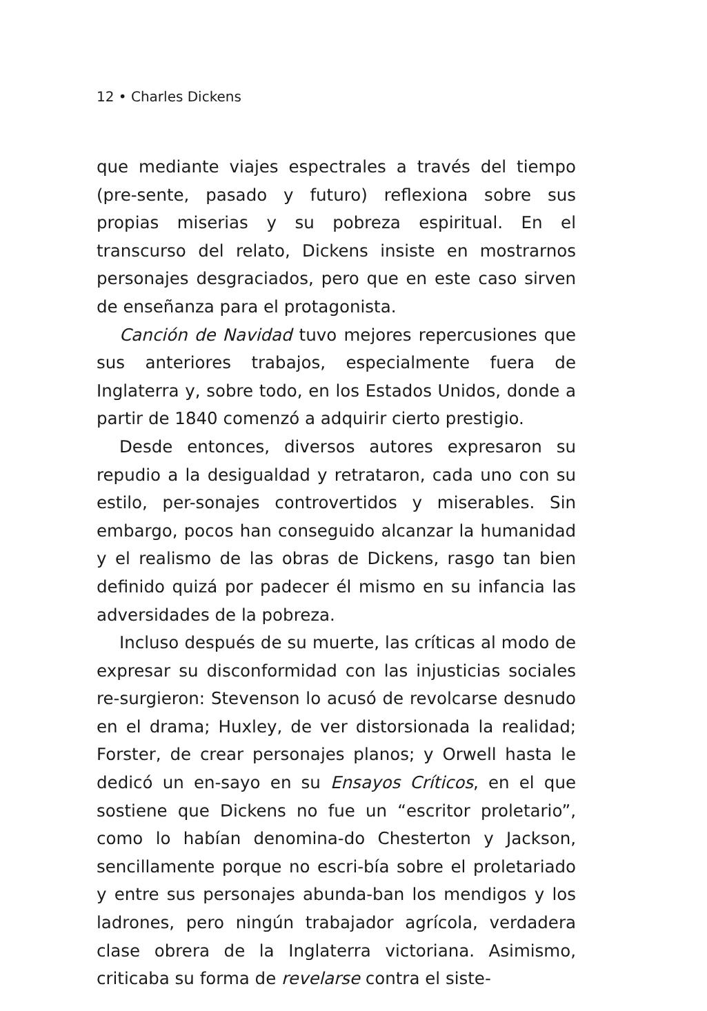12 • Charles Dickens
que mediante viajes espectrales a través del tiempo (pre-sente, pasado y futuro) reflexiona sobre sus propias miserias y su pobreza espiritual. En el transcurso del relato, Dickens insiste en mostrarnos personajes desgraciados, pero que en este caso sirven de enseñanza para el protagonista.
Canción de Navidad tuvo mejores repercusiones que sus anteriores trabajos, especialmente fuera de Inglaterra y, sobre todo, en los Estados Unidos, donde a partir de 1840 comenzó a adquirir cierto prestigio.
Desde entonces, diversos autores expresaron su repudio a la desigualdad y retrataron, cada uno con su estilo, per-sonajes controvertidos y miserables. Sin embargo, pocos han conseguido alcanzar la humanidad y el realismo de las obras de Dickens, rasgo tan bien definido quizá por padecer él mismo en su infancia las adversidades de la pobreza.
Incluso después de su muerte, las críticas al modo de expresar su disconformidad con las injusticias sociales re-surgieron: Stevenson lo acusó de revolcarse desnudo en el drama; Huxley, de ver distorsionada la realidad; Forster, de crear personajes planos; y Orwell hasta le dedicó un en-sayo en su Ensayos Críticos, en el que sostiene que Dickens no fue un “escritor proletario”, como lo habían denomina-do Chesterton y Jackson, sencillamente porque no escri-bía sobre el proletariado y entre sus personajes abunda-ban los mendigos y los ladrones, pero ningún trabajador agrícola, verdadera clase obrera de la Inglaterra victoriana. Asimismo, criticaba su forma de revelarse contra el siste-